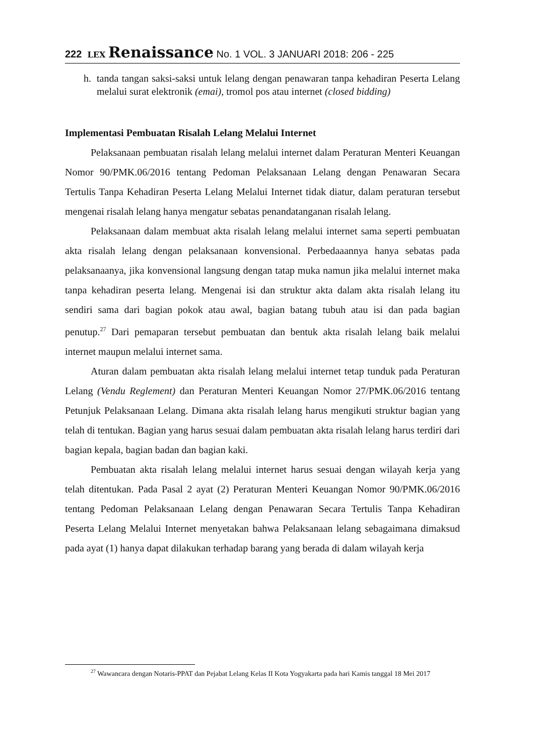222 LEX Renaissance No. 1 VOL. 3 JANUARI 2018: 206 - 225
h. tanda tangan saksi-saksi untuk lelang dengan penawaran tanpa kehadiran Peserta Lelang melalui surat elektronik (emai), tromol pos atau internet (closed bidding)
Implementasi Pembuatan Risalah Lelang Melalui Internet
Pelaksanaan pembuatan risalah lelang melalui internet dalam Peraturan Menteri Keuangan Nomor 90/PMK.06/2016 tentang Pedoman Pelaksanaan Lelang dengan Penawaran Secara Tertulis Tanpa Kehadiran Peserta Lelang Melalui Internet tidak diatur, dalam peraturan tersebut mengenai risalah lelang hanya mengatur sebatas penandatanganan risalah lelang.
Pelaksanaan dalam membuat akta risalah lelang melalui internet sama seperti pembuatan akta risalah lelang dengan pelaksanaan konvensional. Perbedaaannya hanya sebatas pada pelaksanaanya, jika konvensional langsung dengan tatap muka namun jika melalui internet maka tanpa kehadiran peserta lelang. Mengenai isi dan struktur akta dalam akta risalah lelang itu sendiri sama dari bagian pokok atau awal, bagian batang tubuh atau isi dan pada bagian penutup.<sup>27</sup> Dari pemaparan tersebut pembuatan dan bentuk akta risalah lelang baik melalui internet maupun melalui internet sama.
Aturan dalam pembuatan akta risalah lelang melalui internet tetap tunduk pada Peraturan Lelang (Vendu Reglement) dan Peraturan Menteri Keuangan Nomor 27/PMK.06/2016 tentang Petunjuk Pelaksanaan Lelang. Dimana akta risalah lelang harus mengikuti struktur bagian yang telah di tentukan. Bagian yang harus sesuai dalam pembuatan akta risalah lelang harus terdiri dari bagian kepala, bagian badan dan bagian kaki.
Pembuatan akta risalah lelang melalui internet harus sesuai dengan wilayah kerja yang telah ditentukan. Pada Pasal 2 ayat (2) Peraturan Menteri Keuangan Nomor 90/PMK.06/2016 tentang Pedoman Pelaksanaan Lelang dengan Penawaran Secara Tertulis Tanpa Kehadiran Peserta Lelang Melalui Internet menyetakan bahwa Pelaksanaan lelang sebagaimana dimaksud pada ayat (1) hanya dapat dilakukan terhadap barang yang berada di dalam wilayah kerja
<sup>27</sup> Wawancara dengan Notaris-PPAT dan Pejabat Lelang Kelas II Kota Yogyakarta pada hari Kamis tanggal 18 Mei 2017